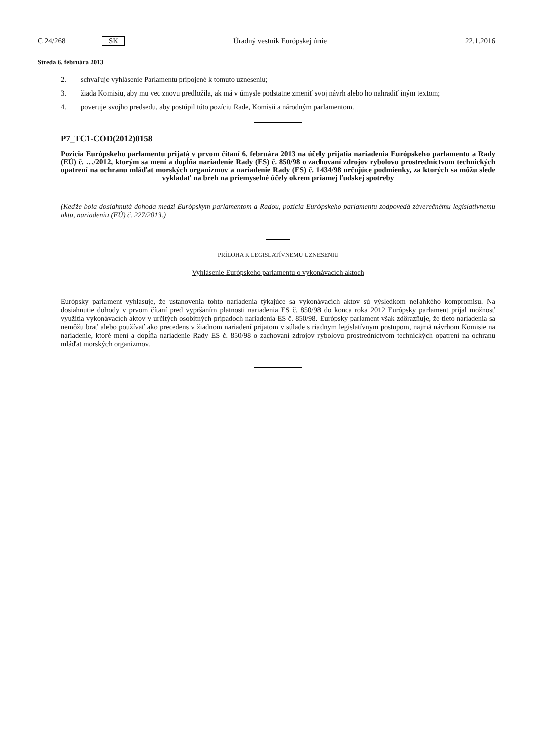C 24/268 SK Úradný vestník Európskej únie 22.1.2016
Streda 6. februára 2013
2. schvaľuje vyhlásenie Parlamentu pripojené k tomuto uzneseniu;
3. žiada Komisiu, aby mu vec znovu predložila, ak má v úmysle podstatne zmeniť svoj návrh alebo ho nahradiť iným textom;
4. poveruje svojho predsedu, aby postúpil túto pozíciu Rade, Komisii a národným parlamentom.
P7_TC1-COD(2012)0158
Pozícia Európskeho parlamentu prijatá v prvom čítaní 6. februára 2013 na účely prijatia nariadenia Európskeho parlamentu a Rady (EÚ) č. …/2012, ktorým sa mení a dopĺňa nariadenie Rady (ES) č. 850/98 o zachovaní zdrojov rybolovu prostredníctvom technických opatrení na ochranu mláďat morských organizmov a nariadenie Rady (ES) č. 1434/98 určujúce podmienky, za ktorých sa môžu slede vykladať na breh na priemyselné účely okrem priamej ľudskej spotreby
(Keďže bola dosiahnutá dohoda medzi Európskym parlamentom a Radou, pozícia Európskeho parlamentu zodpovedá záverečnému legislatívnemu aktu, nariadeniu (EÚ) č. 227/2013.)
PRÍLOHA K LEGISLATÍVNEMU UZNESENIU
Vyhlásenie Európskeho parlamentu o vykonávacích aktoch
Európsky parlament vyhlasuje, že ustanovenia tohto nariadenia týkajúce sa vykonávacích aktov sú výsledkom neľahkého kompromisu. Na dosiahnutie dohody v prvom čítaní pred vypršaním platnosti nariadenia ES č. 850/98 do konca roka 2012 Európsky parlament prijal možnosť využitia vykonávacích aktov v určitých osobitných prípadoch nariadenia ES č. 850/98. Európsky parlament však zdôrazňuje, že tieto nariadenia sa nemôžu brať alebo používať ako precedens v žiadnom nariadení prijatom v súlade s riadnym legislatívnym postupom, najmä návrhom Komisie na nariadenie, ktoré mení a dopĺňa nariadenie Rady ES č. 850/98 o zachovaní zdrojov rybolovu prostredníctvom technických opatrení na ochranu mláďat morských organizmov.